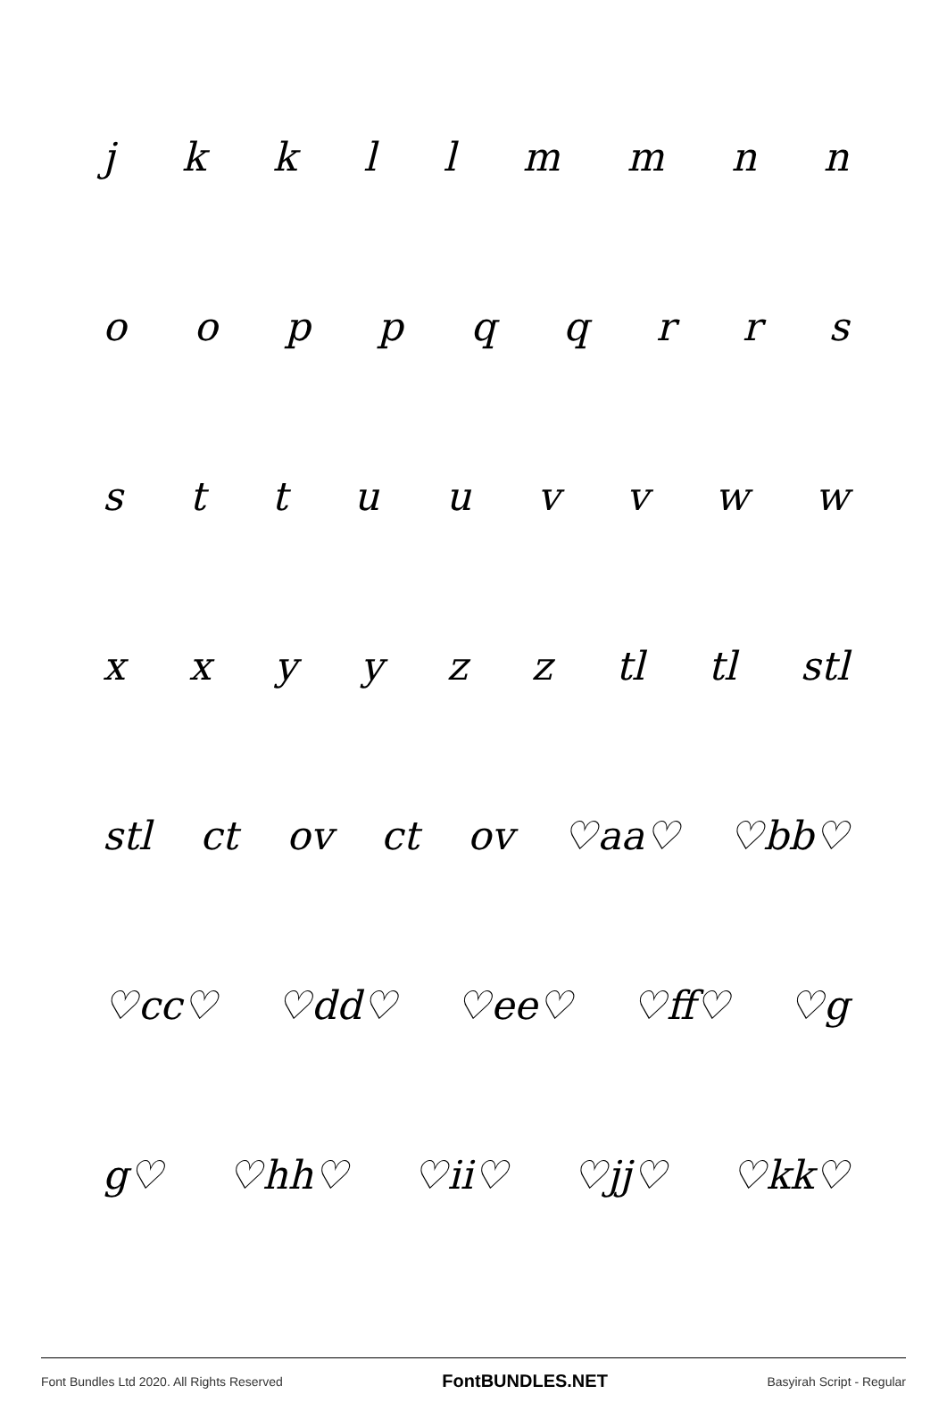jkkllmmnn
ooppqqrrs
sttuuvvww
xxyyzz tl tl stl
stl ct ov ct ov ♡aa♡ ♡bb♡
♡cc♡ ♡dd♡ ♡ee♡ ♡ff♡ ♡g
g♡ ♡hh♡ ♡ii♡ ♡jj♡ ♡kk♡
Font Bundles Ltd 2020. All Rights Reserved FontBUNDLES.NET Basyirah Script - Regular